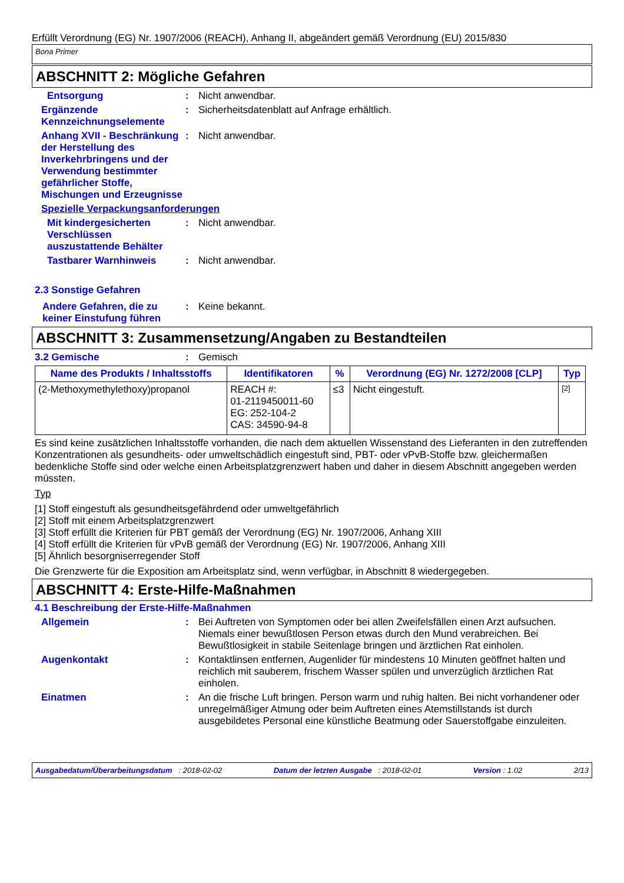Erfüllt Verordnung (EG) Nr. 1907/2006 (REACH), Anhang II, abgeändert gemäß Verordnung (EU) 2015/830
Bona Primer
ABSCHNITT 2: Mögliche Gefahren
Entsorgung : Nicht anwendbar.
Ergänzende Kennzeichnungselemente
: Sicherheitsdatenblatt auf Anfrage erhältlich.
Anhang XVII - Beschränkung der Herstellung des Inverkehrbringens und der Verwendung bestimmter gefährlicher Stoffe, Mischungen und Erzeugnisse
: Nicht anwendbar.
Spezielle Verpackungsanforderungen
Mit kindergesicherten Verschlüssen auszustattende Behälter
: Nicht anwendbar.
Tastbarer Warnhinweis : Nicht anwendbar.
2.3 Sonstige Gefahren
Andere Gefahren, die zu keiner Einstufung führen
: Keine bekannt.
ABSCHNITT 3: Zusammensetzung/Angaben zu Bestandteilen
3.2 Gemische : Gemisch
| Name des Produkts / Inhaltsstoffs | Identifikatoren | % | Verordnung (EG) Nr. 1272/2008 [CLP] | Typ |
| --- | --- | --- | --- | --- |
| (2-Methoxymethylethoxy)propanol | REACH #: 01-2119450011-60 EG: 252-104-2 CAS: 34590-94-8 | ≤3 | Nicht eingestuft. | [2] |
Es sind keine zusätzlichen Inhaltsstoffe vorhanden, die nach dem aktuellen Wissenstand des Lieferanten in den zutreffenden Konzentrationen als gesundheits- oder umweltschädlich eingestuft sind, PBT- oder vPvB-Stoffe bzw. gleichermaßen bedenkliche Stoffe sind oder welche einen Arbeitsplatzgrenzwert haben und daher in diesem Abschnitt angegeben werden müssten.
Typ
[1] Stoff eingestuft als gesundheitsgefährdend oder umweltgefährlich
[2] Stoff mit einem Arbeitsplatzgrenzwert
[3] Stoff erfüllt die Kriterien für PBT gemäß der Verordnung (EG) Nr. 1907/2006, Anhang XIII
[4] Stoff erfüllt die Kriterien für vPvB gemäß der Verordnung (EG) Nr. 1907/2006, Anhang XIII
[5] Ähnlich besorgniserregender Stoff
Die Grenzwerte für die Exposition am Arbeitsplatz sind, wenn verfügbar, in Abschnitt 8 wiedergegeben.
ABSCHNITT 4: Erste-Hilfe-Maßnahmen
4.1 Beschreibung der Erste-Hilfe-Maßnahmen
Allgemein : Bei Auftreten von Symptomen oder bei allen Zweifelsfällen einen Arzt aufsuchen. Niemals einer bewußtlosen Person etwas durch den Mund verabreichen. Bei Bewußtlosigkeit in stabile Seitenlage bringen und ärztlichen Rat einholen.
Augenkontakt : Kontaktlinsen entfernen, Augenlider für mindestens 10 Minuten geöffnet halten und reichlich mit sauberem, frischem Wasser spülen und unverzüglich ärztlichen Rat einholen.
Einatmen : An die frische Luft bringen. Person warm und ruhig halten. Bei nicht vorhandener oder unregelmäßiger Atmung oder beim Auftreten eines Atemstillstands ist durch ausgebildetes Personal eine künstliche Beatmung oder Sauerstoffgabe einzuleiten.
Ausgabedatum/Überarbeitungsdatum : 2018-02-02 Datum der letzten Ausgabe : 2018-02-01 Version : 1.02 2/13